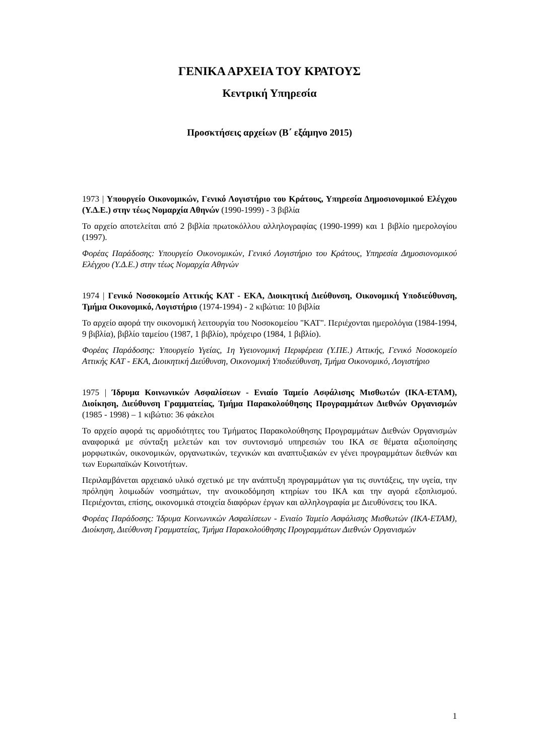ΓΕΝΙΚΑ ΑΡΧΕΙΑ ΤΟΥ ΚΡΑΤΟΥΣ
Κεντρική Υπηρεσία
Προσκτήσεις αρχείων (Β΄ εξάμηνο 2015)
1973 | Υπουργείο Οικονομικών, Γενικό Λογιστήριο του Κράτους, Υπηρεσία Δημοσιονομικού Ελέγχου (Υ.Δ.Ε.) στην τέως Νομαρχία Αθηνών (1990-1999) - 3 βιβλία
Το αρχείο αποτελείται από 2 βιβλία πρωτοκόλλου αλληλογραφίας (1990-1999) και 1 βιβλίο ημερολογίου (1997).
Φορέας Παράδοσης: Υπουργείο Οικονομικών, Γενικό Λογιστήριο του Κράτους, Υπηρεσία Δημοσιονομικού Ελέγχου (Υ.Δ.Ε.) στην τέως Νομαρχία Αθηνών
1974 | Γενικό Νοσοκομείο Αττικής ΚΑΤ - ΕΚΑ, Διοικητική Διεύθυνση, Οικονομική Υποδιεύθυνση, Τμήμα Οικονομικό, Λογιστήριο (1974-1994) - 2 κιβώτια: 10 βιβλία
Το αρχείο αφορά την οικονομική λειτουργία του Νοσοκομείου "ΚΑΤ". Περιέχονται ημερολόγια (1984-1994, 9 βιβλία), βιβλίο ταμείου (1987, 1 βιβλίο), πρόχειρο (1984, 1 βιβλίο).
Φορέας Παράδοσης: Υπουργείο Υγείας, 1η Υγειονομική Περιφέρεια (Υ.ΠΕ.) Αττικής, Γενικό Νοσοκομείο Αττικής ΚΑΤ - ΕΚΑ, Διοικητική Διεύθυνση, Οικονομική Υποδιεύθυνση, Τμήμα Οικονομικό, Λογιστήριο
1975 | Ίδρυμα Κοινωνικών Ασφαλίσεων - Ενιαίο Ταμείο Ασφάλισης Μισθωτών (ΙΚΑ-ΕΤΑΜ), Διοίκηση, Διεύθυνση Γραμματείας, Τμήμα Παρακολούθησης Προγραμμάτων Διεθνών Οργανισμών (1985 - 1998) – 1 κιβώτιο: 36 φάκελοι
Το αρχείο αφορά τις αρμοδιότητες του Τμήματος Παρακολούθησης Προγραμμάτων Διεθνών Οργανισμών αναφορικά με σύνταξη μελετών και τον συντονισμό υπηρεσιών του ΙΚΑ σε θέματα αξιοποίησης μορφωτικών, οικονομικών, οργανωτικών, τεχνικών και αναπτυξιακών εν γένει προγραμμάτων διεθνών και των Ευρωπαϊκών Κοινοτήτων.
Περιλαμβάνεται αρχειακό υλικό σχετικό με την ανάπτυξη προγραμμάτων για τις συντάξεις, την υγεία, την πρόληψη λοιμωδών νοσημάτων, την ανοικοδόμηση κτηρίων του ΙΚΑ και την αγορά εξοπλισμού. Περιέχονται, επίσης, οικονομικά στοιχεία διαφόρων έργων και αλληλογραφία με Διευθύνσεις του ΙΚΑ.
Φορέας Παράδοσης: Ίδρυμα Κοινωνικών Ασφαλίσεων - Ενιαίο Ταμείο Ασφάλισης Μισθωτών (ΙΚΑ-ΕΤΑΜ), Διοίκηση, Διεύθυνση Γραμματείας, Τμήμα Παρακολούθησης Προγραμμάτων Διεθνών Οργανισμών
1